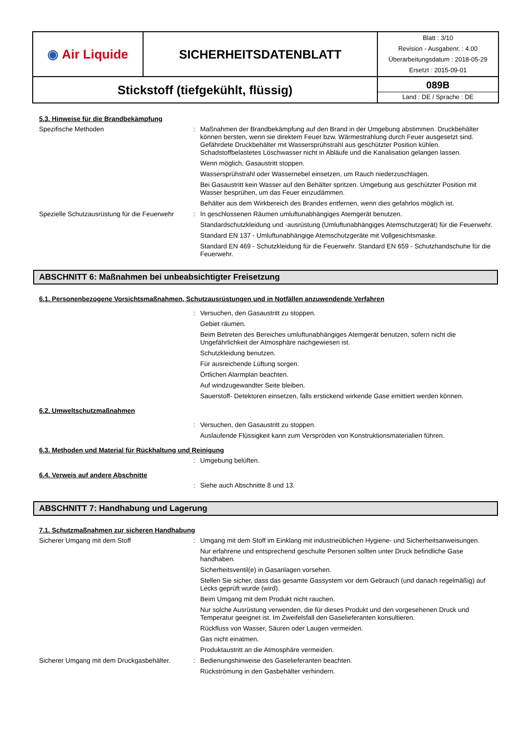| ◉ Air Liquide | SICHERHEITSDATENBLATT | Blatt : 3/10 Revision - Ausgabenr. : 4.00 Überarbeitungsdatum : 2018-05-29 Ersetzt : 2015-09-01 |
| Stickstoff (tiefgekühlt, flüssig) | | 089B Land : DE / Sprache : DE |
5.3. Hinweise für die Brandbekämpfung
Spezifische Methoden :
Maßnahmen der Brandbekämpfung auf den Brand in der Umgebung abstimmen. Druckbehälter können bersten, wenn sie direktem Feuer bzw. Wärmestrahlung durch Feuer ausgesetzt sind. Gefährdete Druckbehälter mit Wassersprühstrahl aus geschützter Position kühlen. Schadstoffbelastetes Löschwasser nicht in Abläufe und die Kanalisation gelangen lassen.
Wenn möglich, Gasaustritt stoppen.
Wassersprühstrahl oder Wassernebel einsetzen, um Rauch niederzuschlagen.
Bei Gasaustritt kein Wasser auf den Behälter spritzen. Umgebung aus geschützter Position mit Wasser besprühen, um das Feuer einzudämmen.
Behälter aus dem Wirkbereich des Brandes entfernen, wenn dies gefahrlos möglich ist.
Spezielle Schutzausrüstung für die Feuerwehr
:
In geschlossenen Räumen umluftunabhängiges Atemgerät benutzen.
Standardschutzkleidung und -ausrüstung (Umluftunabhängiges Atemschutzgerät) für die Feuerwehr.
Standard EN 137 - Umluftunabhängige Atemschutzgeräte mit Vollgesichtsmaske.
Standard EN 469 - Schutzkleidung für die Feuerwehr. Standard EN 659 - Schutzhandschuhe für die Feuerwehr.
ABSCHNITT 6: Maßnahmen bei unbeabsichtigter Freisetzung
6.1. Personenbezogene Vorsichtsmaßnahmen, Schutzausrüstungen und in Notfällen anzuwendende Verfahren
:
Versuchen, den Gasaustritt zu stoppen.
Gebiet räumen.
Beim Betreten des Bereiches umluftunabhängiges Atemgerät benutzen, sofern nicht die Ungefährlichkeit der Atmosphäre nachgewiesen ist.
Schutzkleidung benutzen.
Für ausreichende Lüftung sorgen.
Örtlichen Alarmplan beachten.
Auf windzugewandter Seite bleiben.
Sauerstoff- Detektoren einsetzen, falls erstickend wirkende Gase emittiert werden können.
6.2. Umweltschutzmaßnahmen
:
Versuchen, den Gasaustritt zu stoppen.
Auslaufende Flüssigkeit kann zum Verspröden von Konstruktionsmaterialien führen.
6.3. Methoden und Material für Rückhaltung und Reinigung
:
Umgebung belüften.
6.4. Verweis auf andere Abschnitte
:
Siehe auch Abschnitte 8 und 13.
ABSCHNITT 7: Handhabung und Lagerung
7.1. Schutzmaßnahmen zur sicheren Handhabung
Sicherer Umgang mit dem Stoff :
Umgang mit dem Stoff im Einklang mit industrieüblichen Hygiene- und Sicherheitsanweisungen.
Nur erfahrene und entsprechend geschulte Personen sollten unter Druck befindliche Gase handhaben.
Sicherheitsventil(e) in Gasanlagen vorsehen.
Stellen Sie sicher, dass das gesamte Gassystem vor dem Gebrauch (und danach regelmäßig) auf Lecks geprüft wurde (wird).
Beim Umgang mit dem Produkt nicht rauchen.
Nur solche Ausrüstung verwenden, die für dieses Produkt und den vorgesehenen Druck und Temperatur geeignet ist. Im Zweifelsfall den Gaselieferanten konsultieren.
Rückfluss von Wasser, Säuren oder Laugen vermeiden.
Gas nicht einatmen.
Produktaustritt an die Atmosphäre vermeiden.
Sicherer Umgang mit dem Druckgasbehälter.
:
Bedienungshinweise des Gaselieferanten beachten.
Rückströmung in den Gasbehälter verhindern.